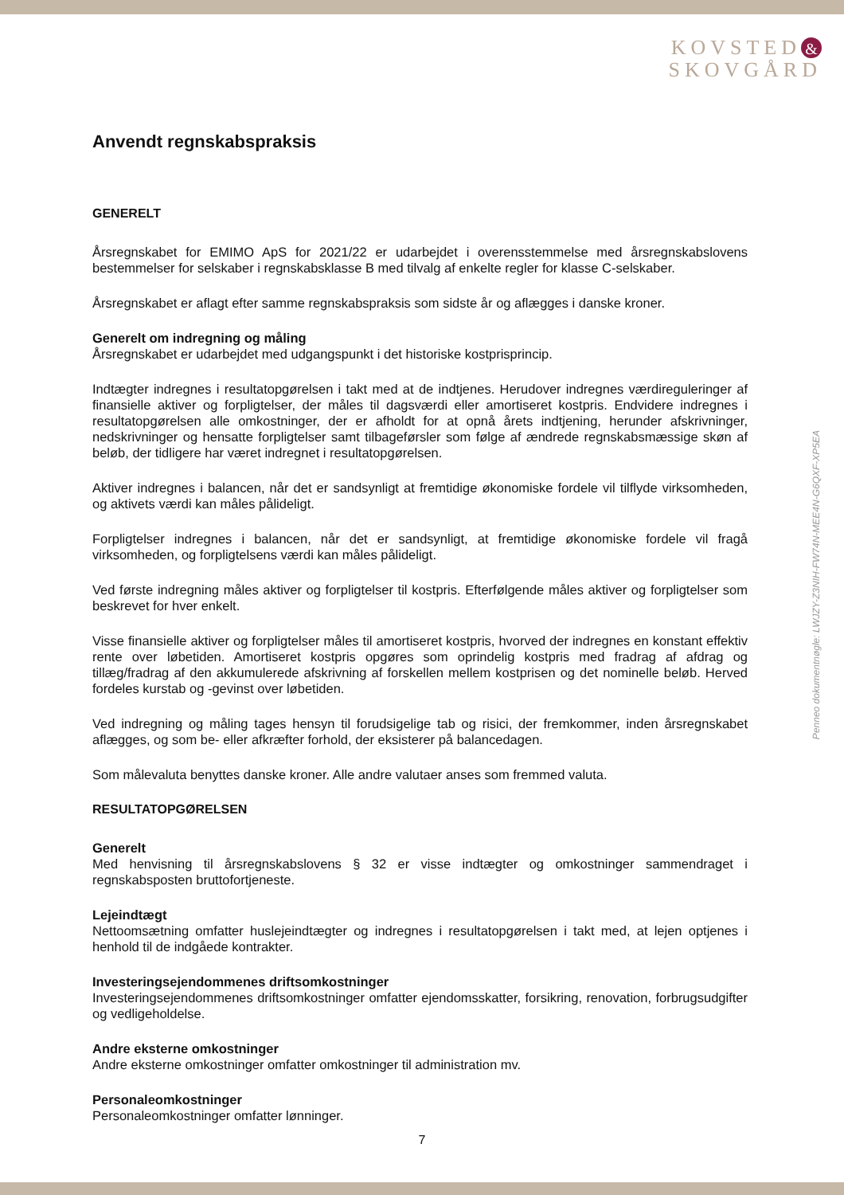KOVSTED &
SKOVGÅRD
Anvendt regnskabspraksis
GENERELT
Årsregnskabet for EMIMO ApS for 2021/22 er udarbejdet i overensstemmelse med årsregnskabslovens bestemmelser for selskaber i regnskabsklasse B med tilvalg af enkelte regler for klasse C-selskaber.
Årsregnskabet er aflagt efter samme regnskabspraksis som sidste år og aflægges i danske kroner.
Generelt om indregning og måling
Årsregnskabet er udarbejdet med udgangspunkt i det historiske kostprisprincip.
Indtægter indregnes i resultatopgørelsen i takt med at de indtjenes. Herudover indregnes værdireguleringer af finansielle aktiver og forpligtelser, der måles til dagsværdi eller amortiseret kostpris. Endvidere indregnes i resultatopgørelsen alle omkostninger, der er afholdt for at opnå årets indtjening, herunder afskrivninger, nedskrivninger og hensatte forpligtelser samt tilbageførsler som følge af ændrede regnskabsmæssige skøn af beløb, der tidligere har været indregnet i resultatopgørelsen.
Aktiver indregnes i balancen, når det er sandsynligt at fremtidige økonomiske fordele vil tilflyde virksomheden, og aktivets værdi kan måles pålideligt.
Forpligtelser indregnes i balancen, når det er sandsynligt, at fremtidige økonomiske fordele vil fragå virksomheden, og forpligtelsens værdi kan måles pålideligt.
Ved første indregning måles aktiver og forpligtelser til kostpris. Efterfølgende måles aktiver og forpligtelser som beskrevet for hver enkelt.
Visse finansielle aktiver og forpligtelser måles til amortiseret kostpris, hvorved der indregnes en konstant effektiv rente over løbetiden. Amortiseret kostpris opgøres som oprindelig kostpris med fradrag af afdrag og tillæg/fradrag af den akkumulerede afskrivning af forskellen mellem kostprisen og det nominelle beløb. Herved fordeles kurstab og -gevinst over løbetiden.
Ved indregning og måling tages hensyn til forudsigelige tab og risici, der fremkommer, inden årsregnskabet aflægges, og som be- eller afkræfter forhold, der eksisterer på balancedagen.
Som målevaluta benyttes danske kroner. Alle andre valutaer anses som fremmed valuta.
RESULTATOPGØRELSEN
Generelt
Med henvisning til årsregnskabslovens § 32 er visse indtægter og omkostninger sammendraget i regnskabsposten bruttofortjeneste.
Lejeindtægt
Nettoomsætning omfatter huslejeindtægter og indregnes i resultatopgørelsen i takt med, at lejen optjenes i henhold til de indgåede kontrakter.
Investeringsejendommenes driftsomkostninger
Investeringsejendommenes driftsomkostninger omfatter ejendomsskatter, forsikring, renovation, forbrugsudgifter og vedligeholdelse.
Andre eksterne omkostninger
Andre eksterne omkostninger omfatter omkostninger til administration mv.
Personaleomkostninger
Personaleomkostninger omfatter lønninger.
7
Penneo dokumentnøgle: LWJZY-Z3NIH-FW74N-MEE4N-G6QXF-XP5EA